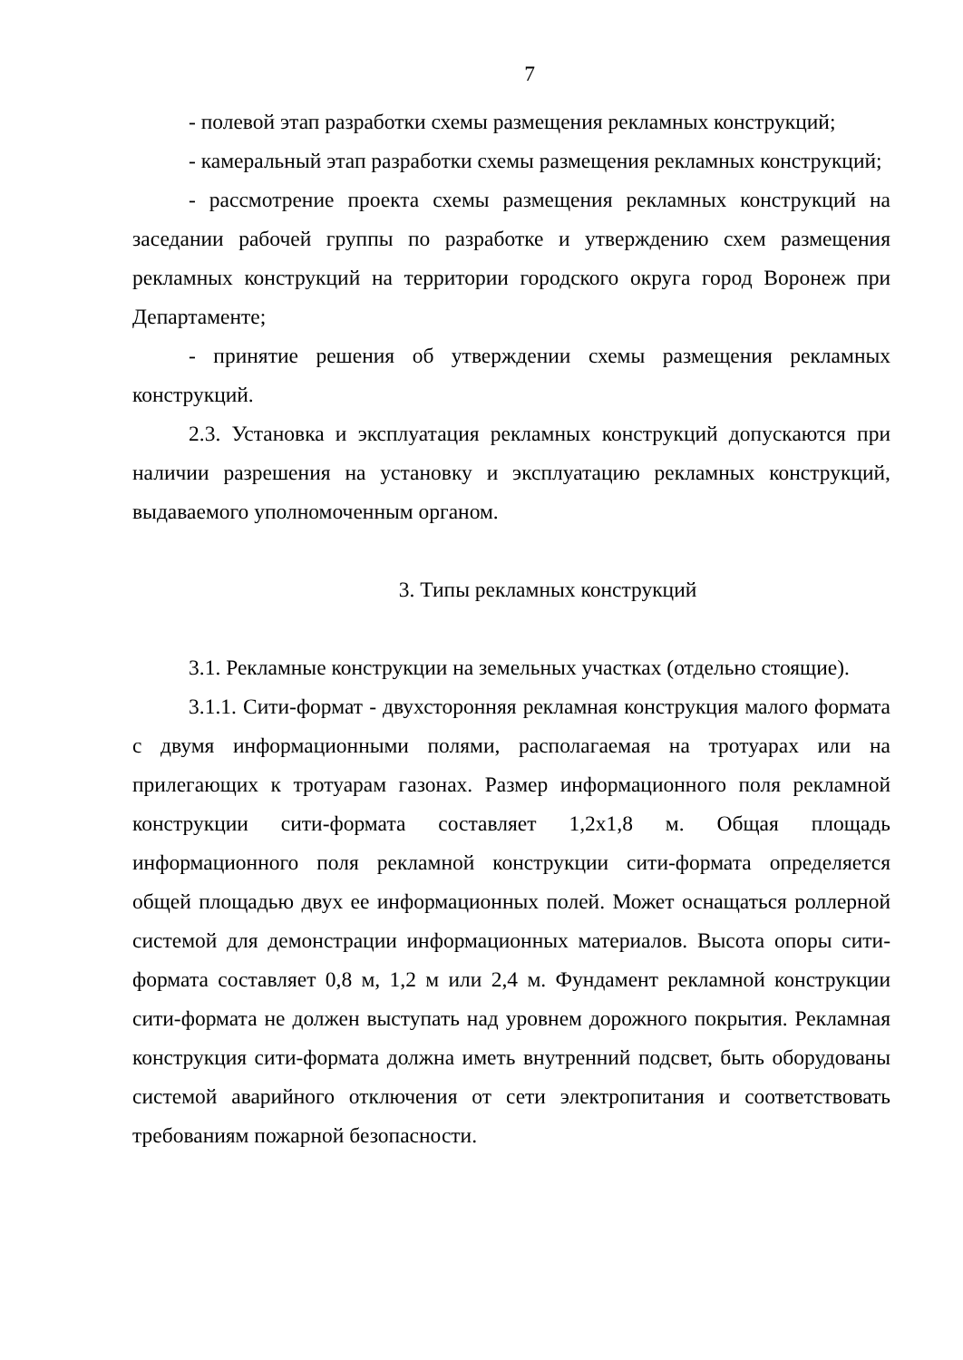7
- полевой этап разработки схемы размещения рекламных конструкций;
- камеральный этап разработки схемы размещения рекламных конструкций;
- рассмотрение проекта схемы размещения рекламных конструкций на заседании рабочей группы по разработке и утверждению схем размещения рекламных конструкций на территории городского округа город Воронеж при Департаменте;
- принятие решения об утверждении схемы размещения рекламных конструкций.
2.3. Установка и эксплуатация рекламных конструкций допускаются при наличии разрешения на установку и эксплуатацию рекламных конструкций, выдаваемого уполномоченным органом.
3. Типы рекламных конструкций
3.1. Рекламные конструкции на земельных участках (отдельно стоящие).
3.1.1. Сити-формат - двухсторонняя рекламная конструкция малого формата с двумя информационными полями, располагаемая на тротуарах или на прилегающих к тротуарам газонах. Размер информационного поля рекламной конструкции сити-формата составляет 1,2х1,8 м. Общая площадь информационного поля рекламной конструкции сити-формата определяется общей площадью двух ее информационных полей. Может оснащаться роллерной системой для демонстрации информационных материалов. Высота опоры сити-формата составляет 0,8 м, 1,2 м или 2,4 м. Фундамент рекламной конструкции сити-формата не должен выступать над уровнем дорожного покрытия. Рекламная конструкция сити-формата должна иметь внутренний подсвет, быть оборудованы системой аварийного отключения от сети электропитания и соответствовать требованиям пожарной безопасности.